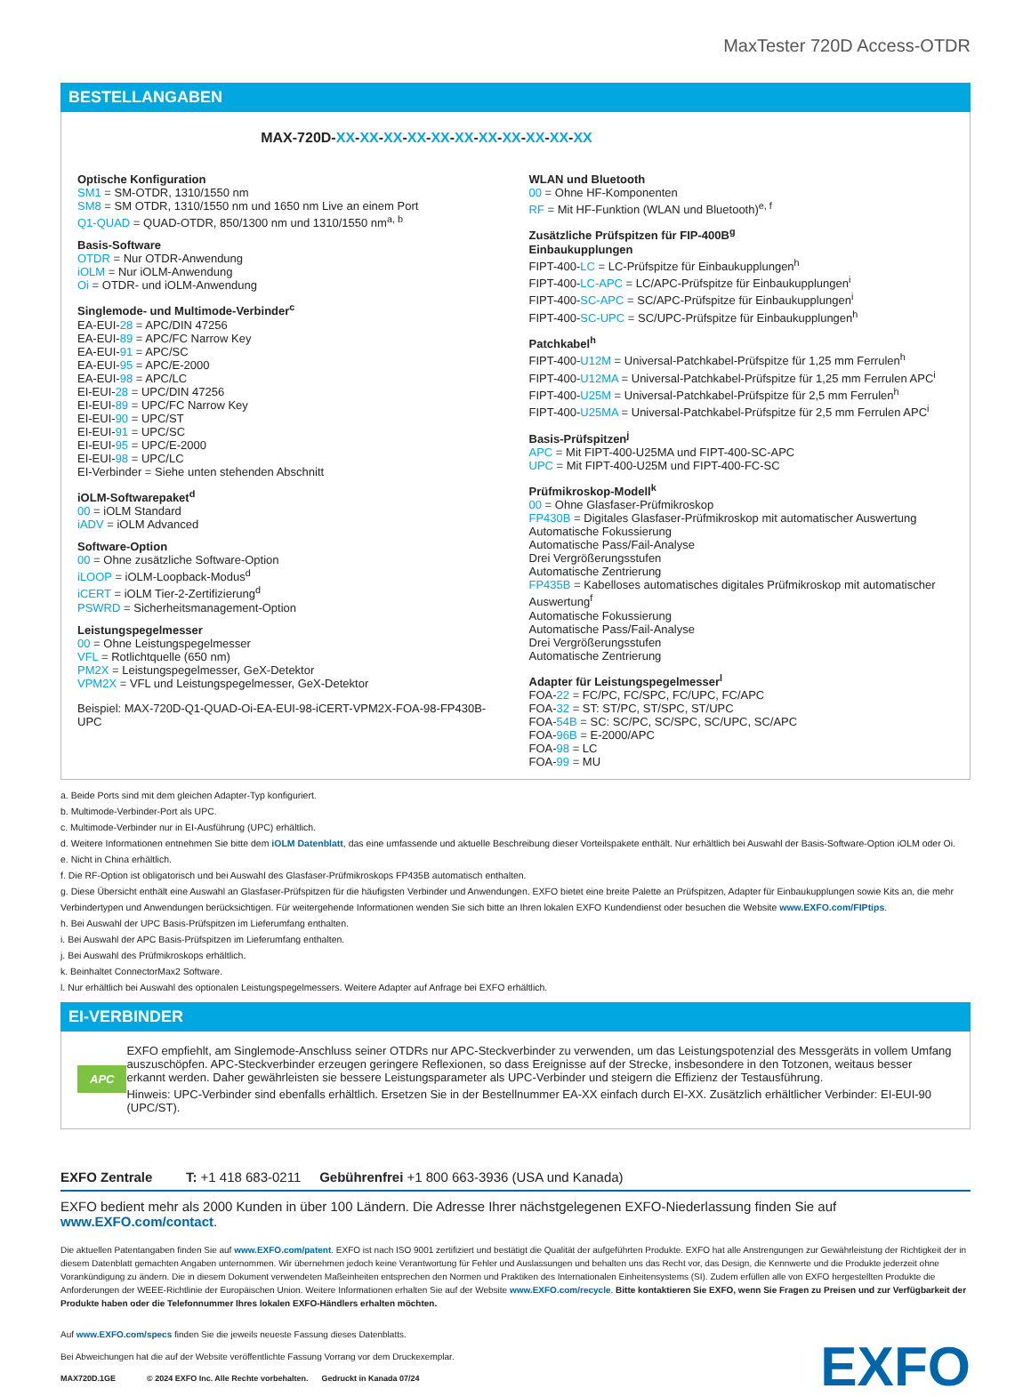MaxTester 720D Access-OTDR
BESTELLANGABEN
MAX-720D-XX-XX-XX-XX-XX-XX-XX-XX-XX-XX-XX
Optische Konfiguration
SM1 = SM-OTDR, 1310/1550 nm
SM8 = SM OTDR, 1310/1550 nm und 1650 nm Live an einem Port
Q1-QUAD = QUAD-OTDR, 850/1300 nm und 1310/1550 nm<sup>a, b</sup>
Basis-Software
OTDR = Nur OTDR-Anwendung
iOLM = Nur iOLM-Anwendung
Oi = OTDR- und iOLM-Anwendung
Singlemode- und Multimode-Verbinder<sup>c</sup>
EA-EUI-28 = APC/DIN 47256
EA-EUI-89 = APC/FC Narrow Key
EA-EUI-91 = APC/SC
EA-EUI-95 = APC/E-2000
EA-EUI-98 = APC/LC
EI-EUI-28 = UPC/DIN 47256
EI-EUI-89 = UPC/FC Narrow Key
EI-EUI-90 = UPC/ST
EI-EUI-91 = UPC/SC
EI-EUI-95 = UPC/E-2000
EI-EUI-98 = UPC/LC
EI-Verbinder = Siehe unten stehenden Abschnitt
iOLM-Softwarepaket<sup>d</sup>
00 = iOLM Standard
iADV = iOLM Advanced
Software-Option
00 = Ohne zusätzliche Software-Option
iLOOP = iOLM-Loopback-Modus<sup>d</sup>
iCERT = iOLM Tier-2-Zertifizierung<sup>d</sup>
PSWRD = Sicherheitsmanagement-Option
Leistungspegelmesser
00 = Ohne Leistungspegelmesser
VFL = Rotlichtquelle (650 nm)
PM2X = Leistungspegelmesser, GeX-Detektor
VPM2X = VFL und Leistungspegelmesser, GeX-Detektor
Beispiel: MAX-720D-Q1-QUAD-Oi-EA-EUI-98-iCERT-VPM2X-FOA-98-FP430B-UPC
WLAN und Bluetooth
00 = Ohne HF-Komponenten
RF = Mit HF-Funktion (WLAN und Bluetooth)<sup>e, f</sup>
Zusätzliche Prüfspitzen für FIP-400B<sup>g</sup>
Einbaukupplungen
FIPT-400-LC = LC-Prüfspitze für Einbaukupplungen<sup>h</sup>
FIPT-400-LC-APC = LC/APC-Prüfspitze für Einbaukupplungen<sup>i</sup>
FIPT-400-SC-APC = SC/APC-Prüfspitze für Einbaukupplungen<sup>i</sup>
FIPT-400-SC-UPC = SC/UPC-Prüfspitze für Einbaukupplungen<sup>h</sup>
Patchkabel<sup>h</sup>
FIPT-400-U12M = Universal-Patchkabel-Prüfspitze für 1,25 mm Ferrulen<sup>h</sup>
FIPT-400-U12MA = Universal-Patchkabel-Prüfspitze für 1,25 mm Ferrulen APC<sup>i</sup>
FIPT-400-U25M = Universal-Patchkabel-Prüfspitze für 2,5 mm Ferrulen<sup>h</sup>
FIPT-400-U25MA = Universal-Patchkabel-Prüfspitze für 2,5 mm Ferrulen APC<sup>i</sup>
Basis-Prüfspitzen<sup>j</sup>
APC = Mit FIPT-400-U25MA und FIPT-400-SC-APC
UPC = Mit FIPT-400-U25M und FIPT-400-FC-SC
Prüfmikroskop-Modell<sup>k</sup>
00 = Ohne Glasfaser-Prüfmikroskop
FP430B = Digitales Glasfaser-Prüfmikroskop mit automatischer Auswertung
Automatische Fokussierung
Automatische Pass/Fail-Analyse
Drei Vergrößerungsstufen
Automatische Zentrierung
FP435B = Kabelloses automatisches digitales Prüfmikroskop mit automatischer Auswertung<sup>f</sup>
Automatische Fokussierung
Automatische Pass/Fail-Analyse
Drei Vergrößerungsstufen
Automatische Zentrierung
Adapter für Leistungspegelmesser<sup>l</sup>
FOA-22 = FC/PC, FC/SPC, FC/UPC, FC/APC
FOA-32 = ST: ST/PC, ST/SPC, ST/UPC
FOA-54B = SC: SC/PC, SC/SPC, SC/UPC, SC/APC
FOA-96B = E-2000/APC
FOA-98 = LC
FOA-99 = MU
a. Beide Ports sind mit dem gleichen Adapter-Typ konfiguriert.
b. Multimode-Verbinder-Port als UPC.
c. Multimode-Verbinder nur in EI-Ausführung (UPC) erhältlich.
d. Weitere Informationen entnehmen Sie bitte dem iOLM Datenblatt, das eine umfassende und aktuelle Beschreibung dieser Vorteilspakete enthält. Nur erhältlich bei Auswahl der Basis-Software-Option iOLM oder Oi.
e. Nicht in China erhältlich.
f. Die RF-Option ist obligatorisch und bei Auswahl des Glasfaser-Prüfmikroskops FP435B automatisch enthalten.
g. Diese Übersicht enthält eine Auswahl an Glasfaser-Prüfspitzen für die häufigsten Verbinder und Anwendungen. EXFO bietet eine breite Palette an Prüfspitzen, Adapter für Einbaukupplungen sowie Kits an, die mehr Verbindertypen und Anwendungen berücksichtigen. Für weitergehende Informationen wenden Sie sich bitte an Ihren lokalen EXFO Kundendienst oder besuchen die Website www.EXFO.com/FIPtips.
h. Bei Auswahl der UPC Basis-Prüfspitzen im Lieferumfang enthalten.
i. Bei Auswahl der APC Basis-Prüfspitzen im Lieferumfang enthalten.
j. Bei Auswahl des Prüfmikroskops erhältlich.
k. Beinhaltet ConnectorMax2 Software.
l. Nur erhältlich bei Auswahl des optionalen Leistungspegelmessers. Weitere Adapter auf Anfrage bei EXFO erhältlich.
EI-VERBINDER
APC
EXFO empfiehlt, am Singlemode-Anschluss seiner OTDRs nur APC-Steckverbinder zu verwenden, um das Leistungspotenzial des Messgeräts in vollem Umfang auszuschöpfen. APC-Steckverbinder erzeugen geringere Reflexionen, so dass Ereignisse auf der Strecke, insbesondere in den Totzonen, weitaus besser erkannt werden. Daher gewährleisten sie bessere Leistungsparameter als UPC-Verbinder und steigern die Effizienz der Testausführung.
Hinweis: UPC-Verbinder sind ebenfalls erhältlich. Ersetzen Sie in der Bestellnummer EA-XX einfach durch EI-XX. Zusätzlich erhältlicher Verbinder: EI-EUI-90 (UPC/ST).
EXFO Zentrale T: +1 418 683-0211 Gebührenfrei +1 800 663-3936 (USA und Kanada)
EXFO bedient mehr als 2000 Kunden in über 100 Ländern. Die Adresse Ihrer nächstgelegenen EXFO-Niederlassung finden Sie auf www.EXFO.com/contact.
Die aktuellen Patentangaben finden Sie auf www.EXFO.com/patent. EXFO ist nach ISO 9001 zertifiziert und bestätigt die Qualität der aufgeführten Produkte. EXFO hat alle Anstrengungen zur Gewährleistung der Richtigkeit der in diesem Datenblatt gemachten Angaben unternommen. Wir übernehmen jedoch keine Verantwortung für Fehler und Auslassungen und behalten uns das Recht vor, das Design, die Kennwerte und die Produkte jederzeit ohne Vorankündigung zu ändern. Die in diesem Dokument verwendeten Maßeinheiten entsprechen den Normen und Praktiken des Internationalen Einheitensystems (SI). Zudem erfüllen alle von EXFO hergestellten Produkte die Anforderungen der WEEE-Richtlinie der Europäischen Union. Weitere Informationen erhalten Sie auf der Website www.EXFO.com/recycle. Bitte kontaktieren Sie EXFO, wenn Sie Fragen zu Preisen und zur Verfügbarkeit der Produkte haben oder die Telefonnummer Ihres lokalen EXFO-Händlers erhalten möchten.
Auf www.EXFO.com/specs finden Sie die jeweils neueste Fassung dieses Datenblatts.
Bei Abweichungen hat die auf der Website veröffentlichte Fassung Vorrang vor dem Druckexemplar.
MAX720D.1GE © 2024 EXFO Inc. Alle Rechte vorbehalten. Gedruckt in Kanada 07/24
EXFO